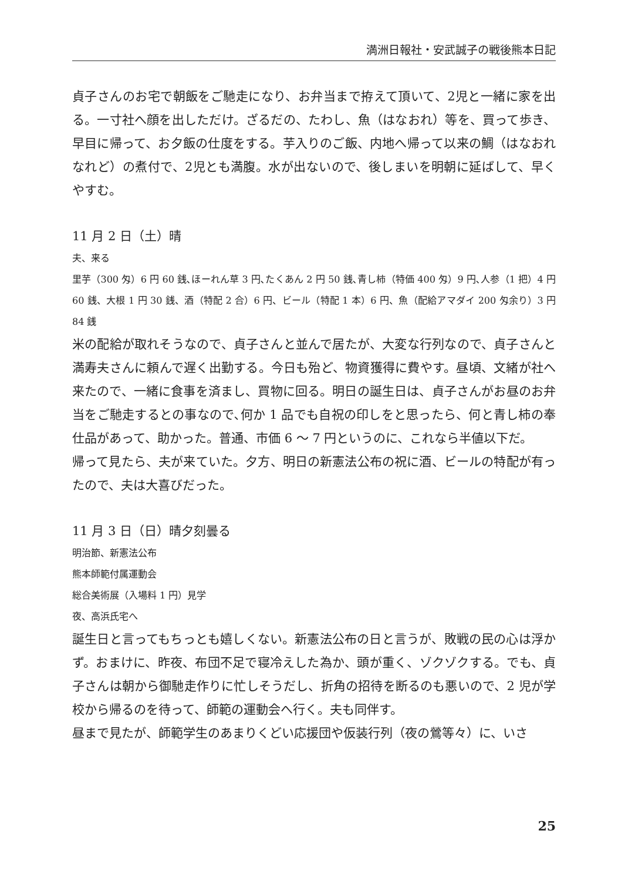満洲日報社・安武誠子の戦後熊本日記
貞子さんのお宅で朝飯をご馳走になり、お弁当まで拵えて頂いて、2児と一緒に家を出る。一寸社へ顔を出しただけ。ざるだの、たわし、魚（はなおれ）等を、買って歩き、早目に帰って、お夕飯の仕度をする。芋入りのご飯、内地へ帰って以来の鯛（はなおれなれど）の煮付で、2児とも満腹。水が出ないので、後しまいを明朝に延ばして、早くやすむ。
11 月 2 日（土）晴
夫、来る
里芋（300 匁）6 円 60 銭､ほーれん草 3 円､たくあん 2 円 50 銭､青し柿（特価 400 匁）9 円､人参（1 把）4 円 60 銭、大根 1 円 30 銭、酒（特配 2 合）6 円、ビール（特配 1 本）6 円、魚（配給アマダイ 200 匁余り）3 円 84 銭
米の配給が取れそうなので、貞子さんと並んで居たが、大変な行列なので、貞子さんと満寿夫さんに頼んで遅く出勤する。今日も殆ど、物資獲得に費やす。昼頃、文緒が社へ来たので、一緒に食事を済まし、買物に回る。明日の誕生日は、貞子さんがお昼のお弁当をご馳走するとの事なので､何か 1 品でも自祝の印しをと思ったら、何と青し柿の奉仕品があって、助かった。普通、市価 6 ～ 7 円というのに、これなら半値以下だ。
帰って見たら、夫が来ていた。夕方、明日の新憲法公布の祝に酒、ビールの特配が有ったので、夫は大喜びだった。
11 月 3 日（日）晴夕刻曇る
明治節、新憲法公布
熊本師範付属運動会
総合美術展（入場料 1 円）見学
夜、高浜氏宅へ
誕生日と言ってもちっとも嬉しくない。新憲法公布の日と言うが、敗戦の民の心は浮かず。おまけに、昨夜、布団不足で寝冷えした為か、頭が重く、ゾクゾクする。でも、貞子さんは朝から御馳走作りに忙しそうだし、折角の招待を断るのも悪いので、2 児が学校から帰るのを待って、師範の運動会へ行く。夫も同伴す。
昼まで見たが、師範学生のあまりくどい応援団や仮装行列（夜の鶯等々）に、いさ
25